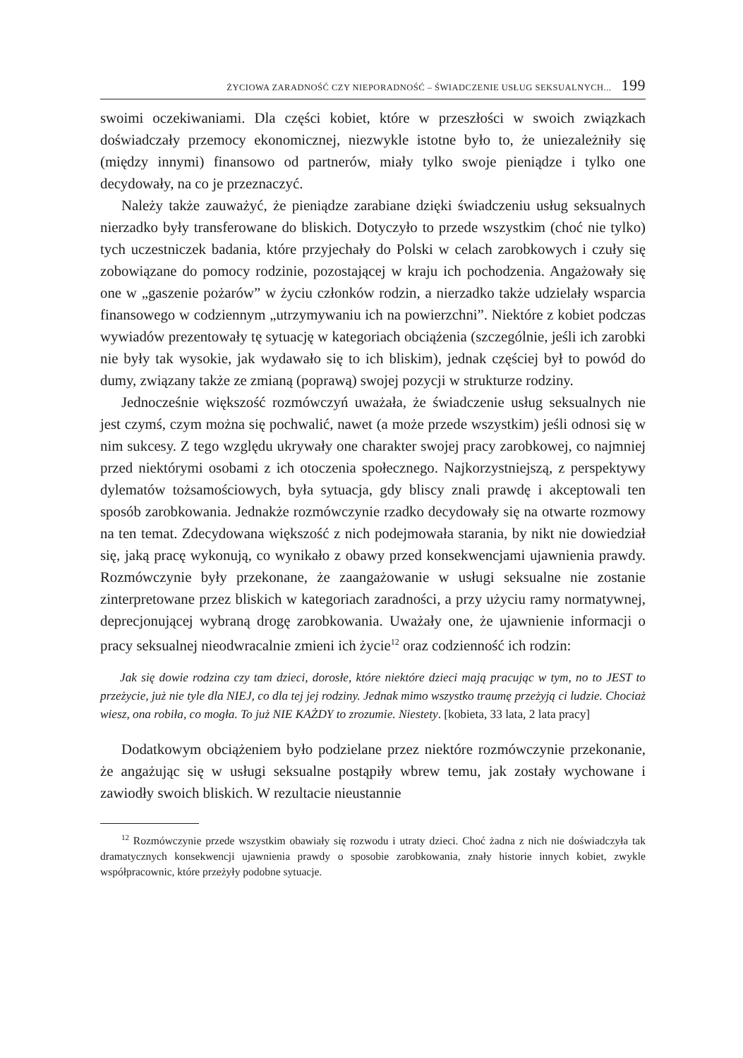ŻYCIOWA ZARADNOŚĆ CZY NIEPORADNOŚĆ – ŚWIADCZENIE USŁUG SEKSUALNYCH... 199
swoimi oczekiwaniami. Dla części kobiet, które w przeszłości w swoich związkach doświadczały przemocy ekonomicznej, niezwykle istotne było to, że uniezależniły się (między innymi) finansowo od partnerów, miały tylko swoje pieniądze i tylko one decydowały, na co je przeznaczyć.
Należy także zauważyć, że pieniądze zarabiane dzięki świadczeniu usług seksualnych nierzadko były transferowane do bliskich. Dotyczyło to przede wszystkim (choć nie tylko) tych uczestniczek badania, które przyjechały do Polski w celach zarobkowych i czuły się zobowiązane do pomocy rodzinie, pozostającej w kraju ich pochodzenia. Angażowały się one w „gaszenie pożarów” w życiu członków rodzin, a nierzadko także udzielały wsparcia finansowego w codziennym „utrzymywaniu ich na powierzchni”. Niektóre z kobiet podczas wywiadów prezentowały tę sytuację w kategoriach obciążenia (szczególnie, jeśli ich zarobki nie były tak wysokie, jak wydawało się to ich bliskim), jednak częściej był to powód do dumy, związany także ze zmianą (poprawą) swojej pozycji w strukturze rodziny.
Jednocześnie większość rozmówczyń uważała, że świadczenie usług seksualnych nie jest czymś, czym można się pochwalić, nawet (a może przede wszystkim) jeśli odnosi się w nim sukcesy. Z tego względu ukrywały one charakter swojej pracy zarobkowej, co najmniej przed niektórymi osobami z ich otoczenia społecznego. Najkorzystniejszą, z perspektywy dylematów tożsamościowych, była sytuacja, gdy bliscy znali prawdę i akceptowali ten sposób zarobkowania. Jednakże rozmówczynie rzadko decydowały się na otwarte rozmowy na ten temat. Zdecydowana większość z nich podejmowała starania, by nikt nie dowiedział się, jaką pracę wykonują, co wynikało z obawy przed konsekwencjami ujawnienia prawdy. Rozmówczynie były przekonane, że zaangażowanie w usługi seksualne nie zostanie zinterpretowane przez bliskich w kategoriach zaradności, a przy użyciu ramy normatywnej, deprecjonującej wybraną drogę zarobkowania. Uważały one, że ujawnienie informacji o pracy seksualnej nieodwracalnie zmieni ich życie<sup>12</sup> oraz codzienność ich rodzin:
Jak się dowie rodzina czy tam dzieci, dorosłe, które niektóre dzieci mają pracując w tym, no to JEST to przeżycie, już nie tyle dla NIEJ, co dla tej jej rodziny. Jednak mimo wszystko traumę przeżyją ci ludzie. Chociaż wiesz, ona robiła, co mogła. To już NIE KAŻDY to zrozumie. Niestety. [kobieta, 33 lata, 2 lata pracy]
Dodatkowym obciążeniem było podzielane przez niektóre rozmówczynie przekonanie, że angażując się w usługi seksualne postąpiły wbrew temu, jak zostały wychowane i zawiodły swoich bliskich. W rezultacie nieustannie
<sup>12</sup> Rozmówczynie przede wszystkim obawiały się rozwodu i utraty dzieci. Choć żadna z nich nie doświadczyła tak dramatycznych konsekwencji ujawnienia prawdy o sposobie zarobkowania, znały historie innych kobiet, zwykle współpracownic, które przeżyły podobne sytuacje.